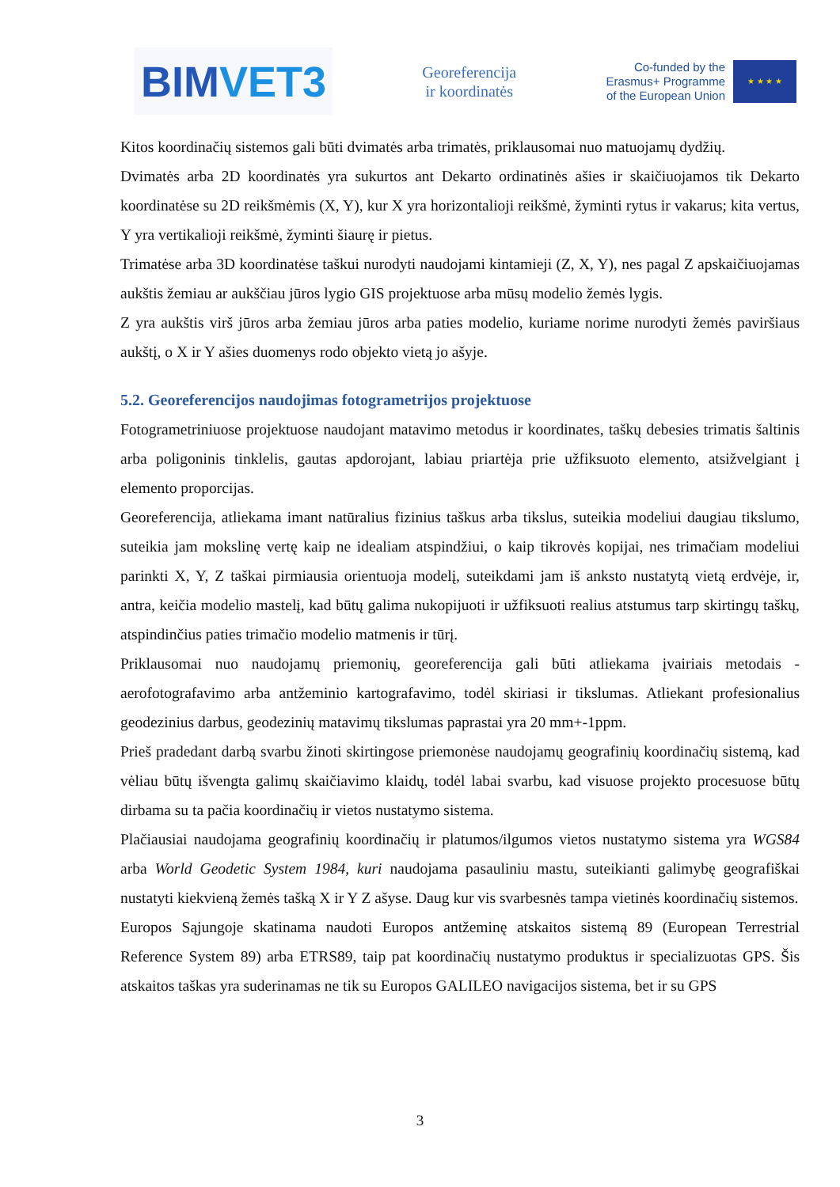BIM VET3
Georeferencija
ir koordinatės
Co-funded by the
Erasmus+ Programme
of the European Union
★ ★ ★ ★
Kitos koordinačių sistemos gali būti dvimatės arba trimatės, priklausomai nuo matuojamų dydžių.
Dvimatės arba 2D koordinatės yra sukurtos ant Dekarto ordinatinės ašies ir skaičiuojamos tik Dekarto koordinatėse su 2D reikšmėmis (X, Y), kur X yra horizontalioji reikšmė, žyminti rytus ir vakarus; kita vertus, Y yra vertikalioji reikšmė, žyminti šiaurę ir pietus.
Trimatėse arba 3D koordinatėse taškui nurodyti naudojami kintamieji (Z, X, Y), nes pagal Z apskaičiuojamas aukštis žemiau ar aukščiau jūros lygio GIS projektuose arba mūsų modelio žemės lygis.
Z yra aukštis virš jūros arba žemiau jūros arba paties modelio, kuriame norime nurodyti žemės paviršiaus aukštį, o X ir Y ašies duomenys rodo objekto vietą jo ašyje.
5.2. Georeferencijos naudojimas fotogrametrijos projektuose
Fotogrametriniuose projektuose naudojant matavimo metodus ir koordinates, taškų debesies trimatis šaltinis arba poligoninis tinklelis, gautas apdorojant, labiau priartėja prie užfiksuoto elemento, atsižvelgiant į elemento proporcijas.
Georeferencija, atliekama imant natūralius fizinius taškus arba tikslus, suteikia modeliui daugiau tikslumo, suteikia jam mokslinę vertę kaip ne idealiam atspindžiui, o kaip tikrovės kopijai, nes trimačiam modeliui parinkti X, Y, Z taškai pirmiausia orientuoja modelį, suteikdami jam iš anksto nustatytą vietą erdvėje, ir, antra, keičia modelio mastelį, kad būtų galima nukopijuoti ir užfiksuoti realius atstumus tarp skirtingų taškų, atspindinčius paties trimačio modelio matmenis ir tūrį.
Priklausomai nuo naudojamų priemonių, georeferencija gali būti atliekama įvairiais metodais - aerofotografavimo arba antžeminio kartografavimo, todėl skiriasi ir tikslumas. Atliekant profesionalius geodezinius darbus, geodezinių matavimų tikslumas paprastai yra 20 mm+-1ppm.
Prieš pradedant darbą svarbu žinoti skirtingose priemonėse naudojamų geografinių koordinačių sistemą, kad vėliau būtų išvengta galimų skaičiavimo klaidų, todėl labai svarbu, kad visuose projekto procesuose būtų dirbama su ta pačia koordinačių ir vietos nustatymo sistema.
Plačiausiai naudojama geografinių koordinačių ir platumos/ilgumos vietos nustatymo sistema yra WGS84 arba World Geodetic System 1984, kuri naudojama pasauliniu mastu, suteikianti galimybę geografiškai nustatyti kiekvieną žemės tašką X ir Y Z ašyse. Daug kur vis svarbesnės tampa vietinės koordinačių sistemos.
Europos Sąjungoje skatinama naudoti Europos antžeminę atskaitos sistemą 89 (European Terrestrial Reference System 89) arba ETRS89, taip pat koordinačių nustatymo produktus ir specializuotas GPS. Šis atskaitos taškas yra suderinamas ne tik su Europos GALILEO navigacijos sistema, bet ir su GPS
3